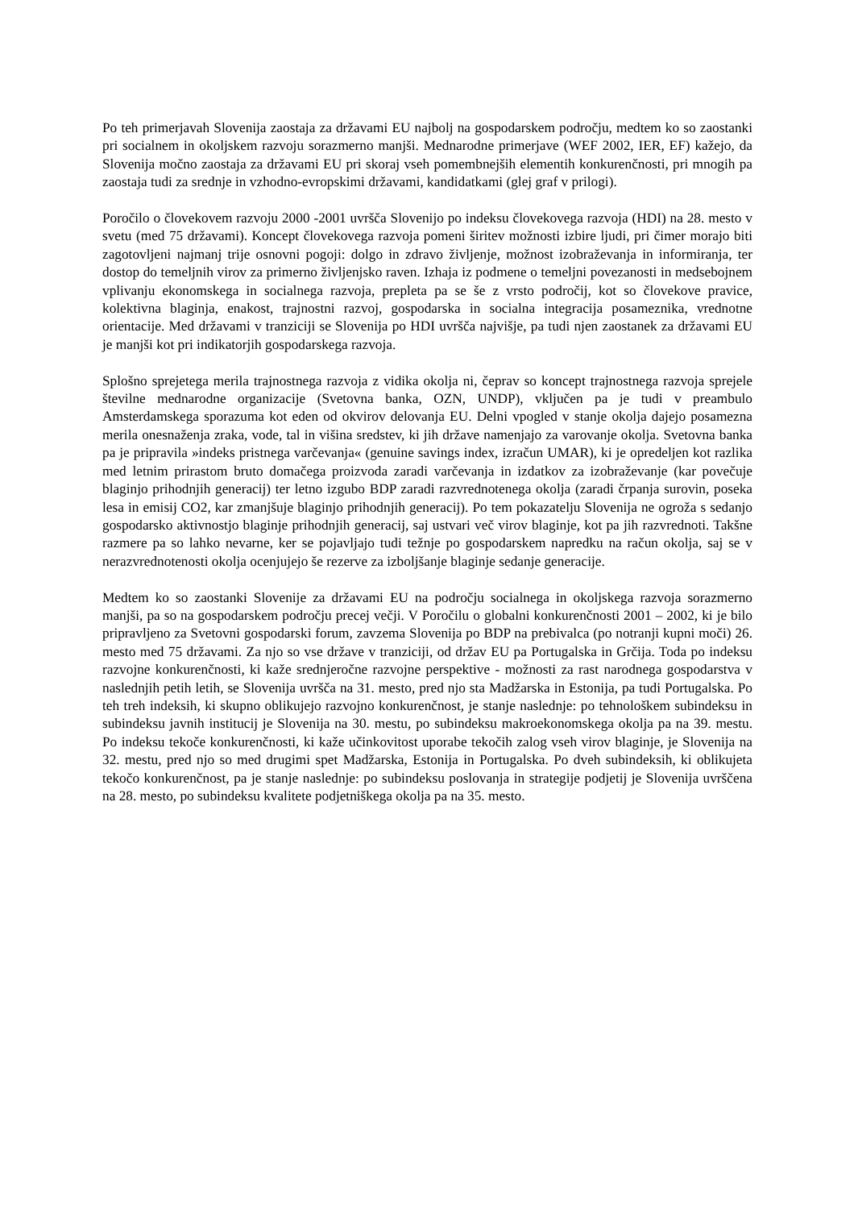Po teh primerjavah Slovenija zaostaja za državami EU najbolj na gospodarskem področju, medtem ko so zaostanki pri socialnem in okoljskem razvoju sorazmerno manjši. Mednarodne primerjave (WEF 2002, IER, EF) kažejo, da Slovenija močno zaostaja za državami EU pri skoraj vseh pomembnejših elementih konkurenčnosti, pri mnogih pa zaostaja tudi za srednje in vzhodno-evropskimi državami, kandidatkami (glej graf v prilogi).
Poročilo o človekovem razvoju 2000 -2001 uvršča Slovenijo po indeksu človekovega razvoja (HDI) na 28. mesto v svetu (med 75 državami). Koncept človekovega razvoja pomeni širitev možnosti izbire ljudi, pri čimer morajo biti zagotovljeni najmanj trije osnovni pogoji: dolgo in zdravo življenje, možnost izobraževanja in informiranja, ter dostop do temeljnih virov za primerno življenjsko raven. Izhaja iz podmene o temeljni povezanosti in medsebojnem vplivanju ekonomskega in socialnega razvoja, prepleta pa se še z vrsto področij, kot so človekove pravice, kolektivna blaginja, enakost, trajnostni razvoj, gospodarska in socialna integracija posameznika, vrednotne orientacije. Med državami v tranziciji se Slovenija po HDI uvršča najvišje, pa tudi njen zaostanek za državami EU je manjši kot pri indikatorjih gospodarskega razvoja.
Splošno sprejetega merila trajnostnega razvoja z vidika okolja ni, čeprav so koncept trajnostnega razvoja sprejele številne mednarodne organizacije (Svetovna banka, OZN, UNDP), vključen pa je tudi v preambulo Amsterdamskega sporazuma kot eden od okvirov delovanja EU. Delni vpogled v stanje okolja dajejo posamezna merila onesnaženja zraka, vode, tal in višina sredstev, ki jih države namenjajo za varovanje okolja. Svetovna banka pa je pripravila »indeks pristnega varčevanja« (genuine savings index, izračun UMAR), ki je opredeljen kot razlika med letnim prirastom bruto domačega proizvoda zaradi varčevanja in izdatkov za izobraževanje (kar povečuje blaginjo prihodnjih generacij) ter letno izgubo BDP zaradi razvrednotenega okolja (zaradi črpanja surovin, poseka lesa in emisij CO2, kar zmanjšuje blaginjo prihodnjih generacij). Po tem pokazatelju Slovenija ne ogroža s sedanjo gospodarsko aktivnostjo blaginje prihodnjih generacij, saj ustvari več virov blaginje, kot pa jih razvrednoti. Takšne razmere pa so lahko nevarne, ker se pojavljajo tudi težnje po gospodarskem napredku na račun okolja, saj se v nerazvrednotenosti okolja ocenjujejo še rezerve za izboljšanje blaginje sedanje generacije.
Medtem ko so zaostanki Slovenije za državami EU na področju socialnega in okoljskega razvoja sorazmerno manjši, pa so na gospodarskem področju precej večji. V Poročilu o globalni konkurenčnosti 2001 – 2002, ki je bilo pripravljeno za Svetovni gospodarski forum, zavzema Slovenija po BDP na prebivalca (po notranji kupni moči) 26. mesto med 75 državami. Za njo so vse države v tranziciji, od držav EU pa Portugalska in Grčija. Toda po indeksu razvojne konkurenčnosti, ki kaže srednjeročne razvojne perspektive - možnosti za rast narodnega gospodarstva v naslednjih petih letih, se Slovenija uvršča na 31. mesto, pred njo sta Madžarska in Estonija, pa tudi Portugalska. Po teh treh indeksih, ki skupno oblikujejo razvojno konkurenčnost, je stanje naslednje: po tehnološkem subindeksu in subindeksu javnih institucij je Slovenija na 30. mestu, po subindeksu makroekonomskega okolja pa na 39. mestu. Po indeksu tekoče konkurenčnosti, ki kaže učinkovitost uporabe tekočih zalog vseh virov blaginje, je Slovenija na 32. mestu, pred njo so med drugimi spet Madžarska, Estonija in Portugalska. Po dveh subindeksih, ki oblikujeta tekočo konkurenčnost, pa je stanje naslednje: po subindeksu poslovanja in strategije podjetij je Slovenija uvrščena na 28. mesto, po subindeksu kvalitete podjetniškega okolja pa na 35. mesto.